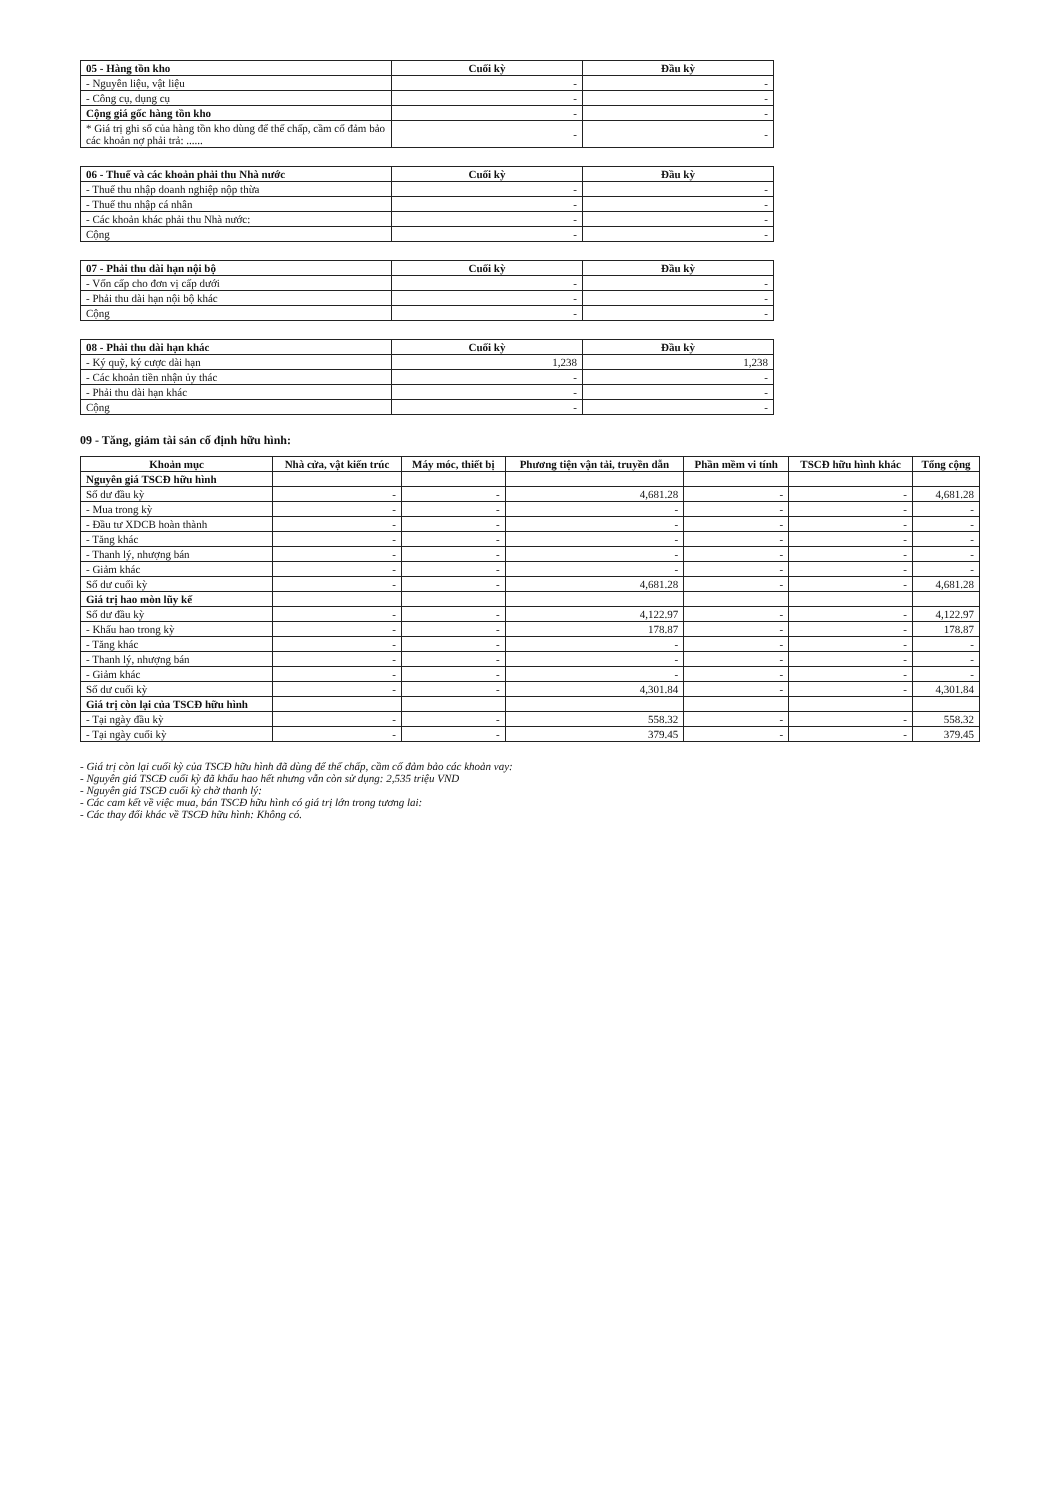| 05 - Hàng tồn kho | Cuối kỳ | Đầu kỳ |
| - Nguyên liệu, vật liệu | - | - |
| - Công cụ, dụng cụ | - | - |
| Cộng giá gốc hàng tồn kho | - | - |
| * Giá trị ghi sổ của hàng tồn kho dùng để thế chấp, cầm cố đảm bảo các khoản nợ phải trả: ...... | - | - |
| 06 - Thuế và các khoản phải thu Nhà nước | Cuối kỳ | Đầu kỳ |
| - Thuế thu nhập doanh nghiệp nộp thừa | - | - |
| - Thuế thu nhập cá nhân | - | - |
| - Các khoản khác phải thu Nhà nước: | - | - |
| Cộng | - | - |
| 07 - Phải thu dài hạn nội bộ | Cuối kỳ | Đầu kỳ |
| - Vốn cấp cho đơn vị cấp dưới | - | - |
| - Phải thu dài hạn nội bộ khác | - | - |
| Cộng | - | - |
| 08 - Phải thu dài hạn khác | Cuối kỳ | Đầu kỳ |
| - Ký quỹ, ký cược dài hạn | 1,238 | 1,238 |
| - Các khoản tiền nhận ủy thác | - | - |
| - Phải thu dài hạn khác | - | - |
| Cộng | - | - |
09 - Tăng, giảm tài sản cố định hữu hình:
| Khoản mục | Nhà cửa, vật kiến trúc | Máy móc, thiết bị | Phương tiện vận tải, truyền dẫn | Phần mềm vi tính | TSCĐ hữu hình khác | Tổng cộng |
| --- | --- | --- | --- | --- | --- | --- |
| Nguyên giá TSCĐ hữu hình | | | | | | |
| Số dư đầu kỳ | - | - | 4,681.28 | - | - | 4,681.28 |
| - Mua trong kỳ | - | - | - | - | - | - |
| - Đầu tư XDCB hoàn thành | - | - | - | - | - | - |
| - Tăng khác | - | - | - | - | - | - |
| - Thanh lý, nhượng bán | - | - | - | - | - | - |
| - Giảm khác | - | - | - | - | - | - |
| Số dư cuối kỳ | - | - | 4,681.28 | - | - | 4,681.28 |
| Giá trị hao mòn lũy kế | | | | | | |
| Số dư đầu kỳ | - | - | 4,122.97 | - | - | 4,122.97 |
| - Khấu hao trong kỳ | - | - | 178.87 | - | - | 178.87 |
| - Tăng khác | - | - | - | - | - | - |
| - Thanh lý, nhượng bán | - | - | - | - | - | - |
| - Giảm khác | - | - | - | - | - | - |
| Số dư cuối kỳ | - | - | 4,301.84 | - | - | 4,301.84 |
| Giá trị còn lại của TSCĐ hữu hình | | | | | | |
| - Tại ngày đầu kỳ | - | - | 558.32 | - | - | 558.32 |
| - Tại ngày cuối kỳ | - | - | 379.45 | - | - | 379.45 |
- Giá trị còn lại cuối kỳ của TSCĐ hữu hình đã dùng để thế chấp, cầm cố đảm bảo các khoản vay:
- Nguyên giá TSCĐ cuối kỳ đã khấu hao hết nhưng vẫn còn sử dụng: 2,535 triệu VND
- Nguyên giá TSCĐ cuối kỳ chờ thanh lý:
- Các cam kết về việc mua, bán TSCĐ hữu hình có giá trị lớn trong tương lai:
- Các thay đổi khác về TSCĐ hữu hình: Không có.